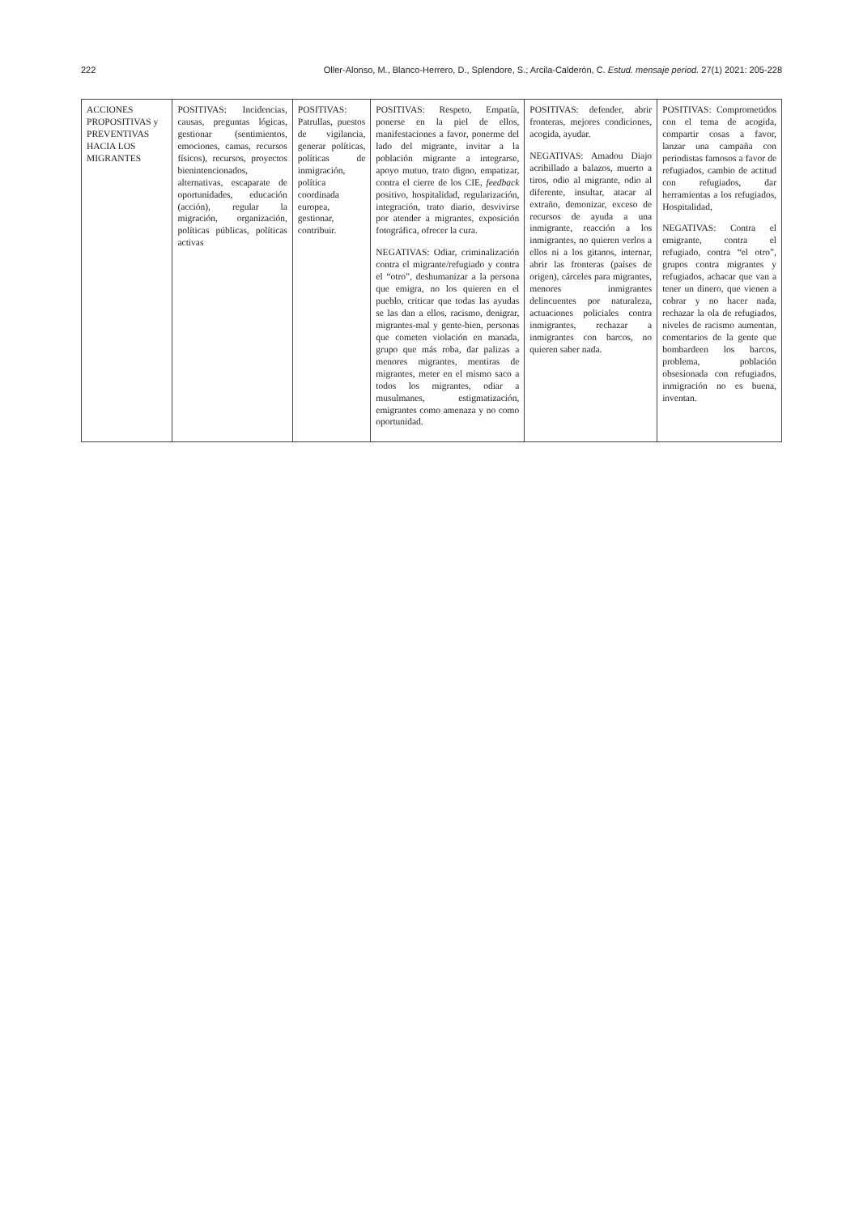222 Oller-Alonso, M., Blanco-Herrero, D., Splendore, S.; Arcila-Calderón, C. Estud. mensaje period. 27(1) 2021: 205-228
| ACCIONES PROPOSITIVAS y PREVENTIVAS HACIA LOS MIGRANTES | POSITIVAS: Incidencias, causas, preguntas lógicas, gestionar (sentimientos, emociones, camas, recursos físicos), recursos, proyectos bienintencionados, alternativas, escaparate de oportunidades, educación (acción), regular la migración, organización, políticas públicas, políticas activas | POSITIVAS: Patrullas, puestos de vigilancia, generar políticas, políticas de inmigración, política coordinada europea, gestionar, contribuir. | POSITIVAS: Respeto, Empatía, ponerse en la piel de ellos, manifestaciones a favor, ponerme del lado del migrante, invitar a la población migrante a integrarse, apoyo mutuo, trato digno, empatizar, contra el cierre de los CIE, feedback positivo, hospitalidad, regularización, integración, trato diario, desvivirse por atender a migrantes, exposición fotográfica, ofrecer la cura. NEGATIVAS: Odiar, criminalización contra el migrante/refugiado y contra el “otro”, deshumanizar a la persona que emigra, no los quieren en el pueblo, criticar que todas las ayudas se las dan a ellos, racismo, denigrar, migrantes-mal y gente-bien, personas que cometen violación en manada, grupo que más roba, dar palizas a menores migrantes, mentiras de migrantes, meter en el mismo saco a todos los migrantes, odiar a musulmanes, estigmatización, emigrantes como amenaza y no como oportunidad. | POSITIVAS: defender, abrir fronteras, mejores condiciones, acogida, ayudar. NEGATIVAS: Amadou Diajo acribillado a balazos, muerto a tiros, odio al migrante, odio al diferente, insultar, atacar al extraño, demonizar, exceso de recursos de ayuda a una inmigrante, reacción a los inmigrantes, no quieren verlos a ellos ni a los gitanos, internar, abrir las fronteras (países de origen), cárceles para migrantes, menores inmigrantes delincuentes por naturaleza, actuaciones policiales contra inmigrantes, rechazar a inmigrantes con barcos, no quieren saber nada. | POSITIVAS: Comprometidos con el tema de acogida, compartir cosas a favor, lanzar una campaña con periodistas famosos a favor de refugiados, cambio de actitud con refugiados, dar herramientas a los refugiados, Hospitalidad, NEGATIVAS: Contra el emigrante, contra el refugiado, contra “el otro”, grupos contra migrantes y refugiados, achacar que van a tener un dinero, que vienen a cobrar y no hacer nada, rechazar la ola de refugiados, niveles de racismo aumentan, comentarios de la gente que bombardeen los barcos, problema, población obsesionada con refugiados, inmigración no es buena, inventan. |